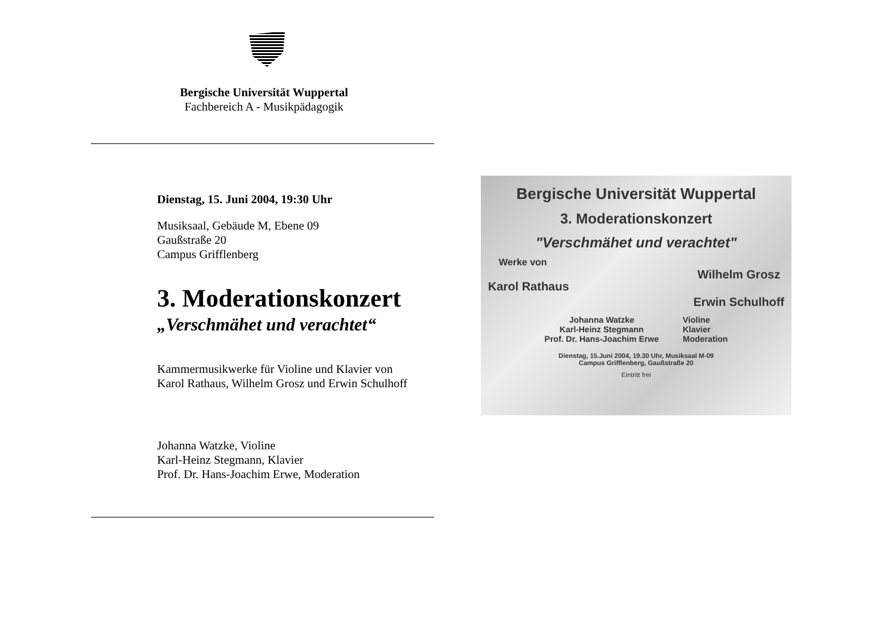Bergische Universität Wuppertal
Fachbereich A - Musikpädagogik
Dienstag, 15. Juni 2004, 19:30 Uhr
Musiksaal, Gebäude M, Ebene 09
Gaußstraße 20
Campus Grifflenberg
3. Moderationskonzert
„Verschmähet und verachtet“
Kammermusikwerke für Violine und Klavier von
Karol Rathaus, Wilhelm Grosz und Erwin Schulhoff
Johanna Watzke, Violine
Karl-Heinz Stegmann, Klavier
Prof. Dr. Hans-Joachim Erwe, Moderation
Bergische Universität Wuppertal
3. Moderationskonzert
"Verschmähet und verachtet"
Werke von
Karol Rathaus Wilhelm Grosz
Erwin Schulhoff
Johanna Watzke
Karl-Heinz Stegmann
Prof. Dr. Hans-Joachim Erwe Violine
Klavier
Moderation
Dienstag, 15.Juni 2004, 19.30 Uhr, Musiksaal M-09
Campus Grifflenberg, Gaußstraße 20
Eintritt frei